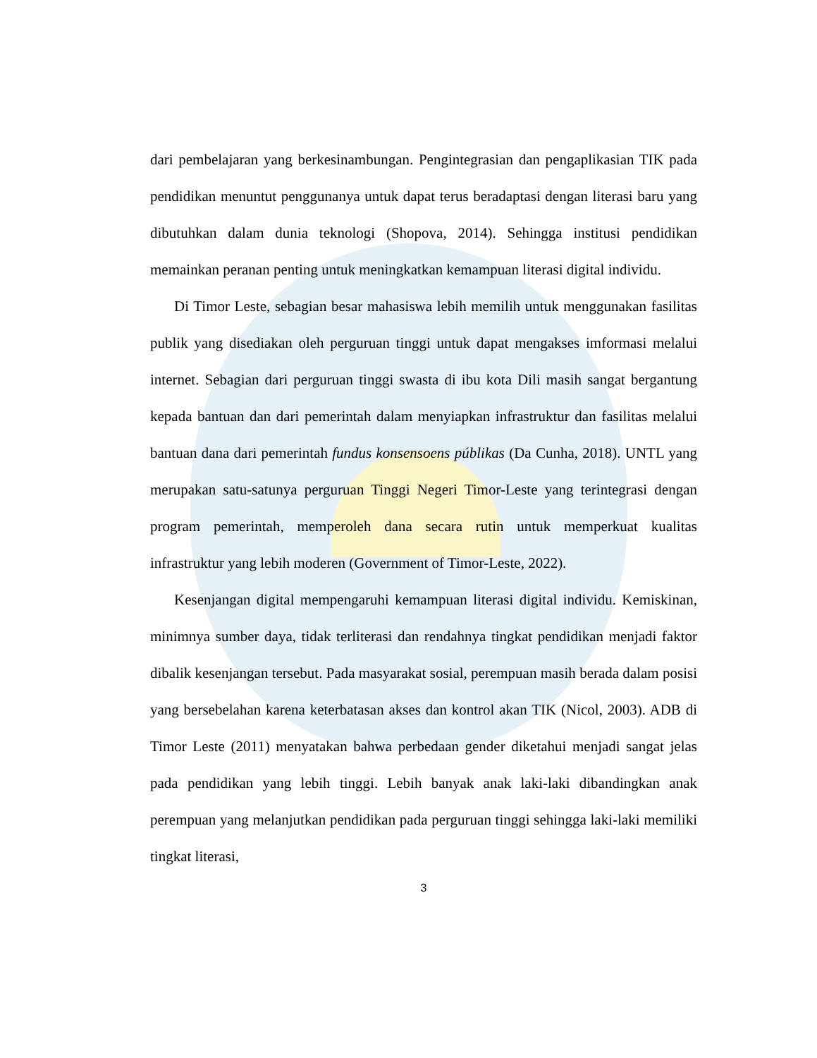dari pembelajaran yang berkesinambungan. Pengintegrasian dan pengaplikasian TIK pada pendidikan menuntut penggunanya untuk dapat terus beradaptasi dengan literasi baru yang dibutuhkan dalam dunia teknologi (Shopova, 2014). Sehingga institusi pendidikan memainkan peranan penting untuk meningkatkan kemampuan literasi digital individu.
Di Timor Leste, sebagian besar mahasiswa lebih memilih untuk menggunakan fasilitas publik yang disediakan oleh perguruan tinggi untuk dapat mengakses imformasi melalui internet. Sebagian dari perguruan tinggi swasta di ibu kota Dili masih sangat bergantung kepada bantuan dan dari pemerintah dalam menyiapkan infrastruktur dan fasilitas melalui bantuan dana dari pemerintah fundus konsensoens públikas (Da Cunha, 2018). UNTL yang merupakan satu-satunya perguruan Tinggi Negeri Timor-Leste yang terintegrasi dengan program pemerintah, memperoleh dana secara rutin untuk memperkuat kualitas infrastruktur yang lebih moderen (Government of Timor-Leste, 2022).
Kesenjangan digital mempengaruhi kemampuan literasi digital individu. Kemiskinan, minimnya sumber daya, tidak terliterasi dan rendahnya tingkat pendidikan menjadi faktor dibalik kesenjangan tersebut. Pada masyarakat sosial, perempuan masih berada dalam posisi yang bersebelahan karena keterbatasan akses dan kontrol akan TIK (Nicol, 2003). ADB di Timor Leste (2011) menyatakan bahwa perbedaan gender diketahui menjadi sangat jelas pada pendidikan yang lebih tinggi. Lebih banyak anak laki-laki dibandingkan anak perempuan yang melanjutkan pendidikan pada perguruan tinggi sehingga laki-laki memiliki tingkat literasi,
3